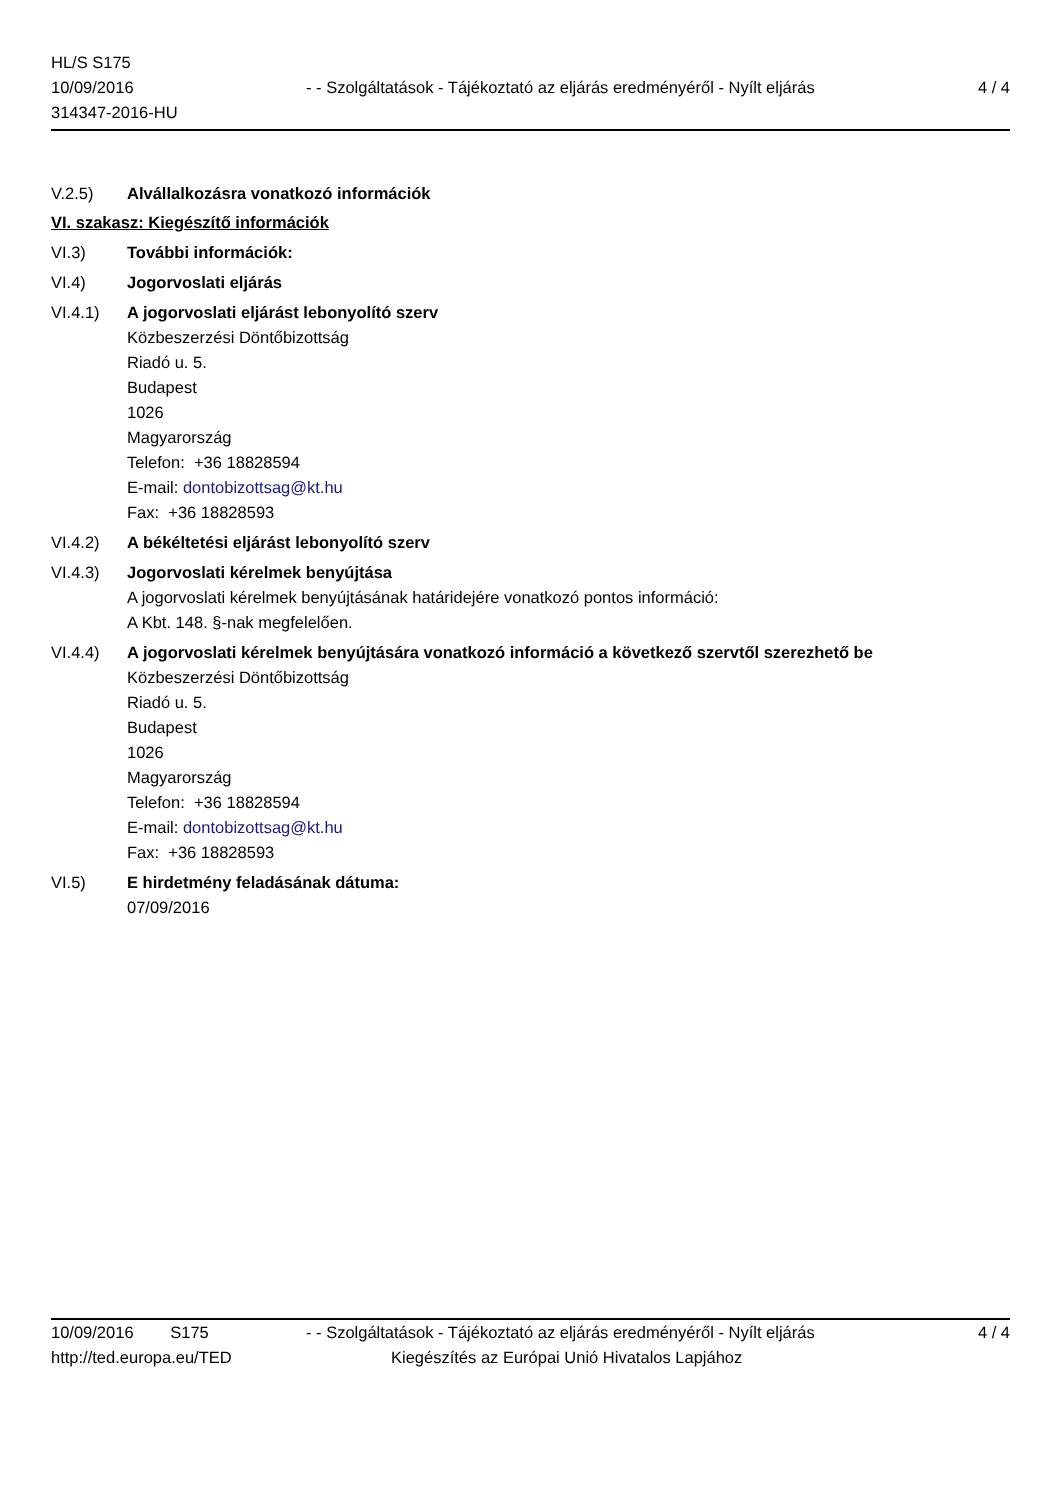HL/S S175
10/09/2016
314347-2016-HU
- - Szolgáltatások - Tájékoztató az eljárás eredményéről - Nyílt eljárás
4 / 4
V.2.5) Alvállalkozásra vonatkozó információk
VI. szakasz: Kiegészítő információk
VI.3) További információk:
VI.4) Jogorvoslati eljárás
VI.4.1) A jogorvoslati eljárást lebonyolító szerv
Közbeszerzési Döntőbizottság
Riadó u. 5.
Budapest
1026
Magyarország
Telefon: +36 18828594
E-mail: dontobizottsag@kt.hu
Fax: +36 18828593
VI.4.2) A békéltetési eljárást lebonyolító szerv
VI.4.3) Jogorvoslati kérelmek benyújtása
A jogorvoslati kérelmek benyújtásának határidejére vonatkozó pontos információ:
A Kbt. 148. §-nak megfelelően.
VI.4.4) A jogorvoslati kérelmek benyújtására vonatkozó információ a következő szervtől szerezhető be
Közbeszerzési Döntőbizottság
Riadó u. 5.
Budapest
1026
Magyarország
Telefon: +36 18828594
E-mail: dontobizottsag@kt.hu
Fax: +36 18828593
VI.5) E hirdetmény feladásának dátuma:
07/09/2016
10/09/2016 S175 - - Szolgáltatások - Tájékoztató az eljárás eredményéről - Nyílt eljárás
4 / 4
http://ted.europa.eu/TED Kiegészítés az Európai Unió Hivatalos Lapjához